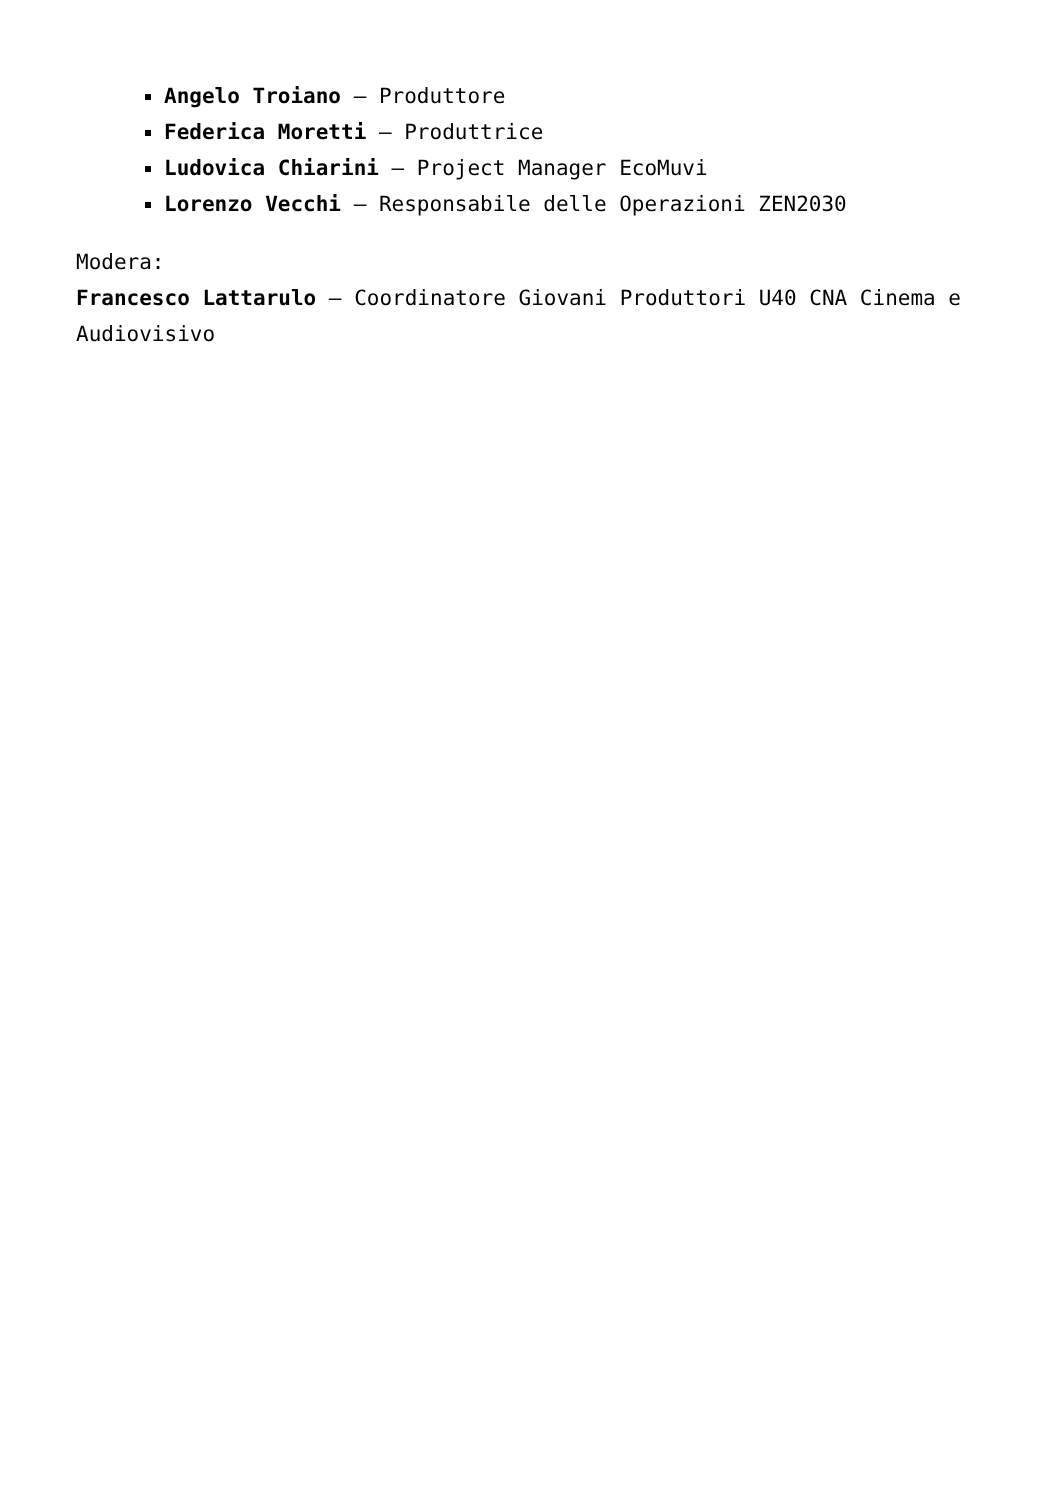Angelo Troiano – Produttore
Federica Moretti – Produttrice
Ludovica Chiarini – Project Manager EcoMuvi
Lorenzo Vecchi – Responsabile delle Operazioni ZEN2030
Modera:
Francesco Lattarulo – Coordinatore Giovani Produttori U40 CNA Cinema e Audiovisivo